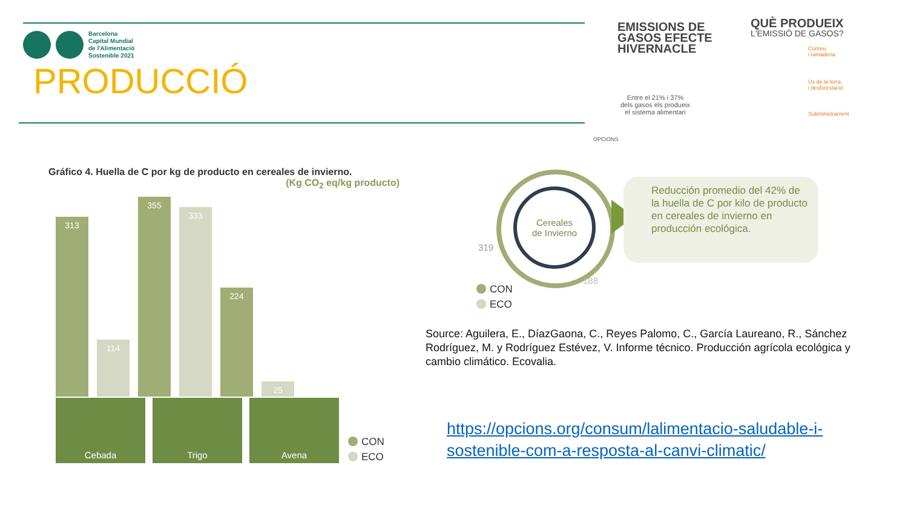Barcelona
Capital Mundial
de l'Alimentació
Sostenible 2021
PRODUCCIÓ
EMISSIONS DE
GASOS EFECTE
HIVERNACLE
Entre el 21% i 37%
dels gasos els produeix
el sistema alimentari
QUÈ PRODUEIX
L'EMISSIÓ DE GASOS?
Conreu
i ramaderia
Ús de la terra
i desforestació
Subministrament
OPCIONS
Gráfico 4. Huella de C por kg de producto en cereales de invierno.
(Kg CO<sub>2</sub> eq/kg producto)
313
114
355
333
224
25
Cebada Trigo Avena
CON
ECO
Cereales
de Invierno
319
188
CON
ECO
Reducción promedio del 42% de la huella de C por kilo de producto en cereales de invierno en producción ecológica.
Source: Aguilera, E., DíazGaona, C., Reyes Palomo, C., García Laureano, R., Sánchez Rodríguez, M. y Rodríguez Estévez, V. Informe técnico. Producción agrícola ecológica y cambio climático. Ecovalia.
https://opcions.org/consum/lalimentacio-saludable-i-sostenible-com-a-resposta-al-canvi-climatic/